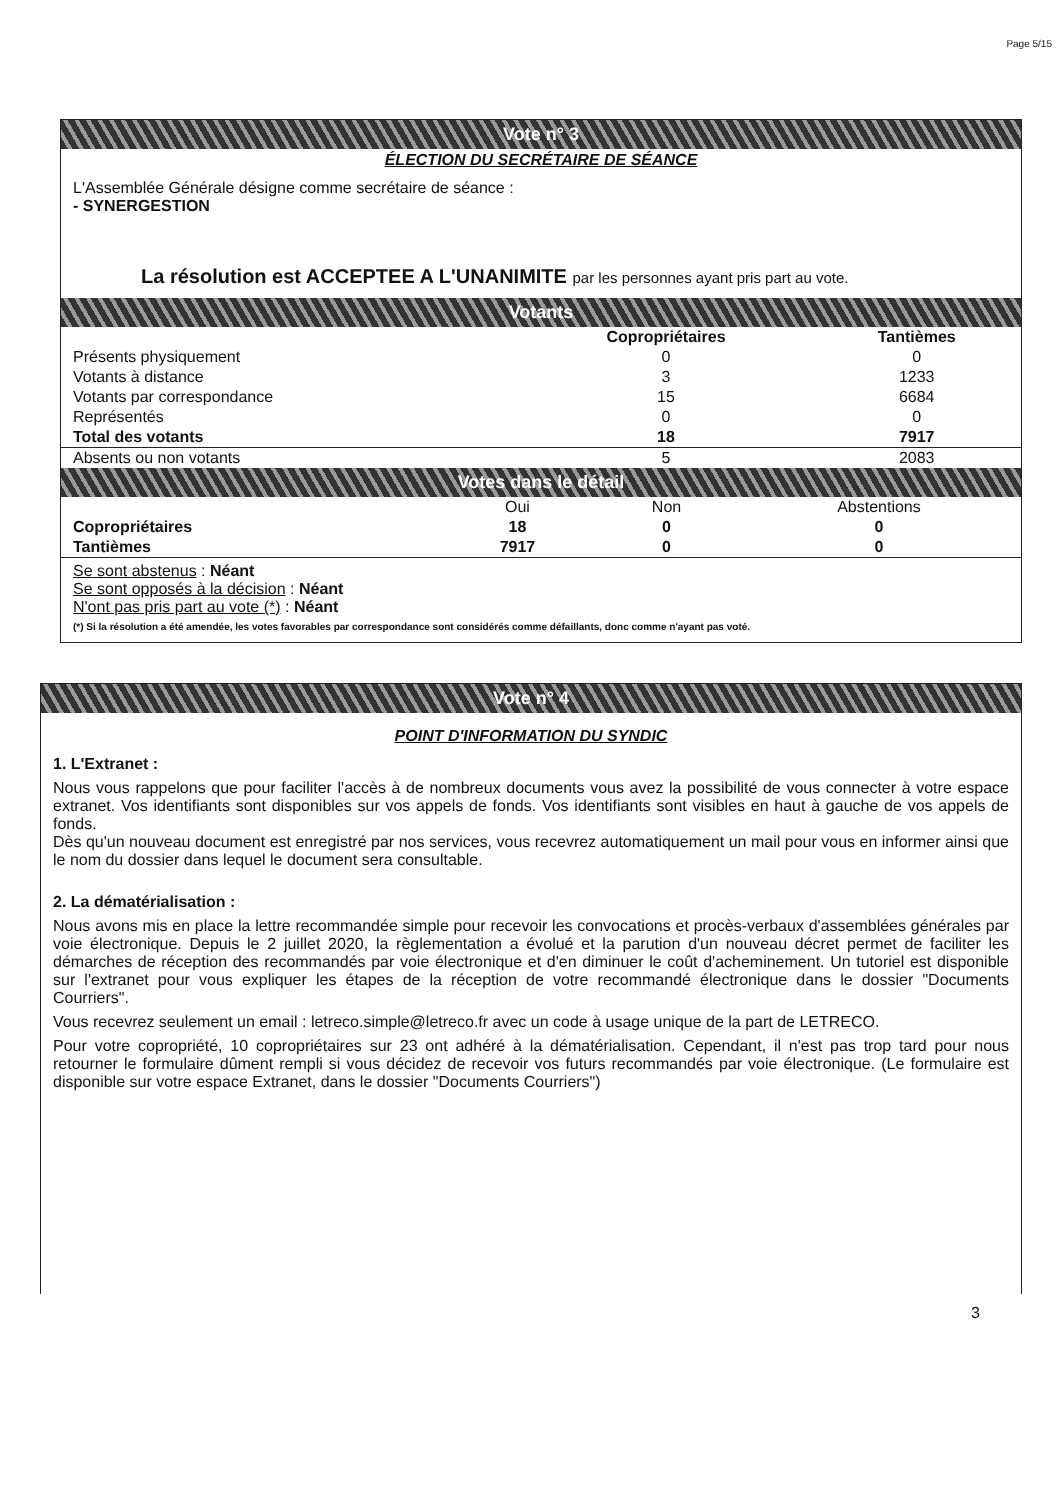Page 5/15
Vote n° 3
ÉLECTION DU SECRÉTAIRE DE SÉANCE
L'Assemblée Générale désigne comme secrétaire de séance :
- SYNERGESTION
La résolution est ACCEPTEE A L'UNANIMITE par les personnes ayant pris part au vote.
Votants
| | Copropriétaires | Tantièmes |
| --- | --- | --- |
| Présents physiquement | 0 | 0 |
| Votants à distance | 3 | 1233 |
| Votants par correspondance | 15 | 6684 |
| Représentés | 0 | 0 |
| Total des votants | 18 | 7917 |
| Absents ou non votants | 5 | 2083 |
Votes dans le détail
| | Oui | Non | Abstentions |
| --- | --- | --- | --- |
| Copropriétaires | 18 | 0 | 0 |
| Tantièmes | 7917 | 0 | 0 |
Se sont abstenus : Néant
Se sont opposés à la décision : Néant
N'ont pas pris part au vote (*) : Néant
(*) Si la résolution a été amendée, les votes favorables par correspondance sont considérés comme défaillants, donc comme n'ayant pas voté.
Vote n° 4
POINT D'INFORMATION DU SYNDIC
1. L'Extranet :
Nous vous rappelons que pour faciliter l'accès à de nombreux documents vous avez la possibilité de vous connecter à votre espace extranet. Vos identifiants sont disponibles sur vos appels de fonds. Vos identifiants sont visibles en haut à gauche de vos appels de fonds.
Dès qu'un nouveau document est enregistré par nos services, vous recevrez automatiquement un mail pour vous en informer ainsi que le nom du dossier dans lequel le document sera consultable.
2. La dématérialisation :
Nous avons mis en place la lettre recommandée simple pour recevoir les convocations et procès-verbaux d'assemblées générales par voie électronique. Depuis le 2 juillet 2020, la règlementation a évolué et la parution d'un nouveau décret permet de faciliter les démarches de réception des recommandés par voie électronique et d'en diminuer le coût d'acheminement. Un tutoriel est disponible sur l'extranet pour vous expliquer les étapes de la réception de votre recommandé électronique dans le dossier "Documents Courriers".
Vous recevrez seulement un email : letreco.simple@letreco.fr avec un code à usage unique de la part de LETRECO.
Pour votre copropriété, 10 copropriétaires sur 23 ont adhéré à la dématérialisation. Cependant, il n'est pas trop tard pour nous retourner le formulaire dûment rempli si vous décidez de recevoir vos futurs recommandés par voie électronique. (Le formulaire est disponible sur votre espace Extranet, dans le dossier "Documents Courriers")
3